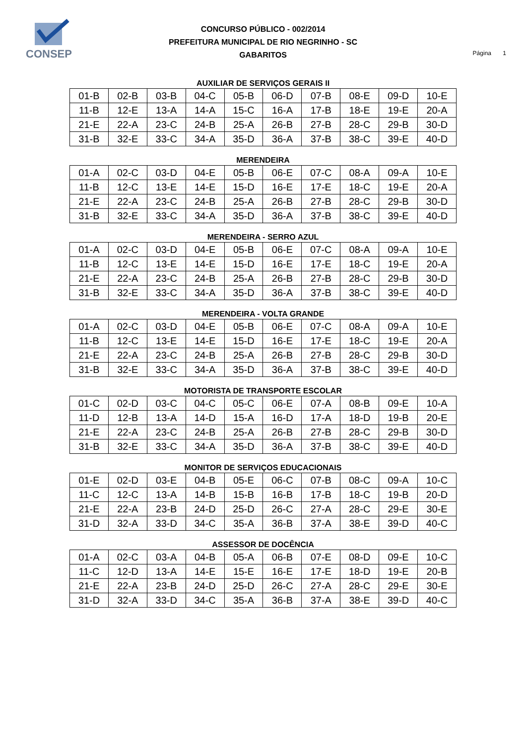CONSEP
CONCURSO PÚBLICO - 002/2014
PREFEITURA MUNICIPAL DE RIO NEGRINHO - SC
GABARITOS
Página 1
AUXILIAR DE SERVIÇOS GERAIS II
| 01-B | 02-B | 03-B | 04-C | 05-B | 06-D | 07-B | 08-E | 09-D | 10-E |
| 11-B | 12-E | 13-A | 14-A | 15-C | 16-A | 17-B | 18-E | 19-E | 20-A |
| 21-E | 22-A | 23-C | 24-B | 25-A | 26-B | 27-B | 28-C | 29-B | 30-D |
| 31-B | 32-E | 33-C | 34-A | 35-D | 36-A | 37-B | 38-C | 39-E | 40-D |
MERENDEIRA
| 01-A | 02-C | 03-D | 04-E | 05-B | 06-E | 07-C | 08-A | 09-A | 10-E |
| 11-B | 12-C | 13-E | 14-E | 15-D | 16-E | 17-E | 18-C | 19-E | 20-A |
| 21-E | 22-A | 23-C | 24-B | 25-A | 26-B | 27-B | 28-C | 29-B | 30-D |
| 31-B | 32-E | 33-C | 34-A | 35-D | 36-A | 37-B | 38-C | 39-E | 40-D |
MERENDEIRA - SERRO AZUL
| 01-A | 02-C | 03-D | 04-E | 05-B | 06-E | 07-C | 08-A | 09-A | 10-E |
| 11-B | 12-C | 13-E | 14-E | 15-D | 16-E | 17-E | 18-C | 19-E | 20-A |
| 21-E | 22-A | 23-C | 24-B | 25-A | 26-B | 27-B | 28-C | 29-B | 30-D |
| 31-B | 32-E | 33-C | 34-A | 35-D | 36-A | 37-B | 38-C | 39-E | 40-D |
MERENDEIRA - VOLTA GRANDE
| 01-A | 02-C | 03-D | 04-E | 05-B | 06-E | 07-C | 08-A | 09-A | 10-E |
| 11-B | 12-C | 13-E | 14-E | 15-D | 16-E | 17-E | 18-C | 19-E | 20-A |
| 21-E | 22-A | 23-C | 24-B | 25-A | 26-B | 27-B | 28-C | 29-B | 30-D |
| 31-B | 32-E | 33-C | 34-A | 35-D | 36-A | 37-B | 38-C | 39-E | 40-D |
MOTORISTA DE TRANSPORTE ESCOLAR
| 01-C | 02-D | 03-C | 04-C | 05-C | 06-E | 07-A | 08-B | 09-E | 10-A |
| 11-D | 12-B | 13-A | 14-D | 15-A | 16-D | 17-A | 18-D | 19-B | 20-E |
| 21-E | 22-A | 23-C | 24-B | 25-A | 26-B | 27-B | 28-C | 29-B | 30-D |
| 31-B | 32-E | 33-C | 34-A | 35-D | 36-A | 37-B | 38-C | 39-E | 40-D |
MONITOR DE SERVIÇOS EDUCACIONAIS
| 01-E | 02-D | 03-E | 04-B | 05-E | 06-C | 07-B | 08-C | 09-A | 10-C |
| 11-C | 12-C | 13-A | 14-B | 15-B | 16-B | 17-B | 18-C | 19-B | 20-D |
| 21-E | 22-A | 23-B | 24-D | 25-D | 26-C | 27-A | 28-C | 29-E | 30-E |
| 31-D | 32-A | 33-D | 34-C | 35-A | 36-B | 37-A | 38-E | 39-D | 40-C |
ASSESSOR DE DOCÊNCIA
| 01-A | 02-C | 03-A | 04-B | 05-A | 06-B | 07-E | 08-D | 09-E | 10-C |
| 11-C | 12-D | 13-A | 14-E | 15-E | 16-E | 17-E | 18-D | 19-E | 20-B |
| 21-E | 22-A | 23-B | 24-D | 25-D | 26-C | 27-A | 28-C | 29-E | 30-E |
| 31-D | 32-A | 33-D | 34-C | 35-A | 36-B | 37-A | 38-E | 39-D | 40-C |